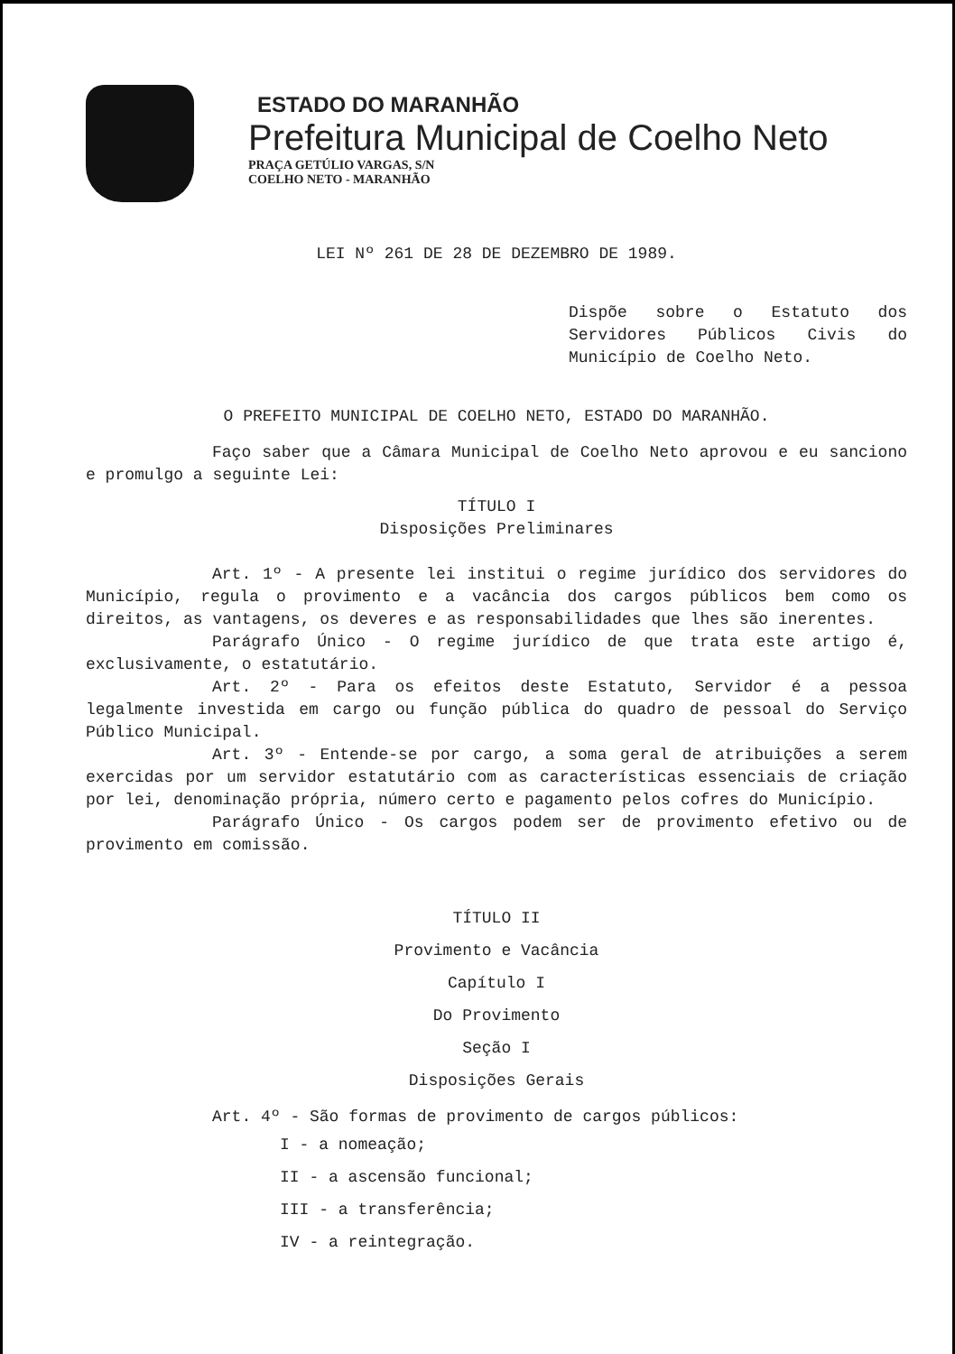ESTADO DO MARANHÃO
Prefeitura Municipal de Coelho Neto
PRAÇA GETÚLIO VARGAS, S/N
COELHO NETO - MARANHÃO
LEI Nº 261 DE 28 DE DEZEMBRO DE 1989.
Dispõe sobre o Estatuto dos Servidores Públicos Civis do Município de Coelho Neto.
O PREFEITO MUNICIPAL DE COELHO NETO, ESTADO DO MARANHÃO.
Faço saber que a Câmara Municipal de Coelho Neto aprovou e eu sanciono e promulgo a seguinte Lei:
TÍTULO I
Disposições Preliminares
Art. 1º - A presente lei institui o regime jurídico dos servidores do Município, regula o provimento e a vacância dos cargos públicos bem como os direitos, as vantagens, os deveres e as responsabilidades que lhes são inerentes.
Parágrafo Único - O regime jurídico de que trata este artigo é, exclusivamente, o estatutário.
Art. 2º - Para os efeitos deste Estatuto, Servidor é a pessoa legalmente investida em cargo ou função pública do quadro de pessoal do Serviço Público Municipal.
Art. 3º - Entende-se por cargo, a soma geral de atribuições a serem exercidas por um servidor estatutário com as características essenciais de criação por lei, denominação própria, número certo e pagamento pelos cofres do Município.
Parágrafo Único - Os cargos podem ser de provimento efetivo ou de provimento em comissão.
TÍTULO II
Provimento e Vacância
Capítulo I
Do Provimento
Seção I
Disposições Gerais
Art. 4º - São formas de provimento de cargos públicos:
I - a nomeação;
II - a ascensão funcional;
III - a transferência;
IV - a reintegração.